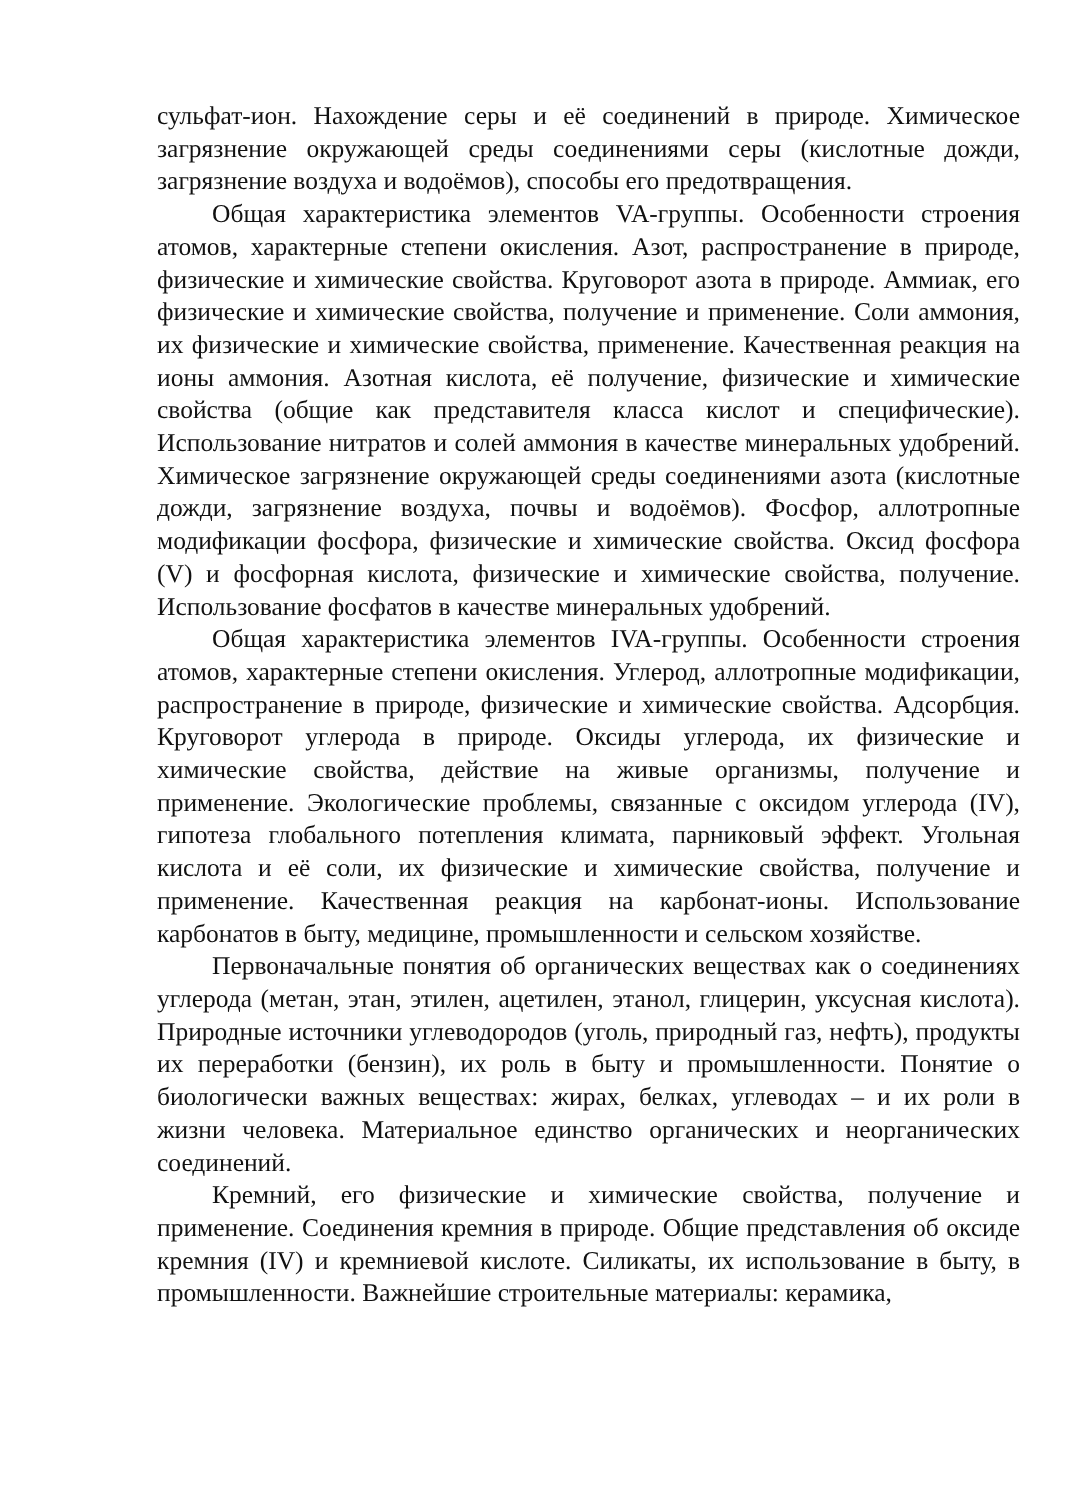сульфат-ион. Нахождение серы и её соединений в природе. Химическое загрязнение окружающей среды соединениями серы (кислотные дожди, загрязнение воздуха и водоёмов), способы его предотвращения.
Общая характеристика элементов VA-группы. Особенности строения атомов, характерные степени окисления. Азот, распространение в природе, физические и химические свойства. Круговорот азота в природе. Аммиак, его физические и химические свойства, получение и применение. Соли аммония, их физические и химические свойства, применение. Качественная реакция на ионы аммония. Азотная кислота, её получение, физические и химические свойства (общие как представителя класса кислот и специфические). Использование нитратов и солей аммония в качестве минеральных удобрений. Химическое загрязнение окружающей среды соединениями азота (кислотные дожди, загрязнение воздуха, почвы и водоёмов). Фосфор, аллотропные модификации фосфора, физические и химические свойства. Оксид фосфора (V) и фосфорная кислота, физические и химические свойства, получение. Использование фосфатов в качестве минеральных удобрений.
Общая характеристика элементов IVA-группы. Особенности строения атомов, характерные степени окисления. Углерод, аллотропные модификации, распространение в природе, физические и химические свойства. Адсорбция. Круговорот углерода в природе. Оксиды углерода, их физические и химические свойства, действие на живые организмы, получение и применение. Экологические проблемы, связанные с оксидом углерода (IV), гипотеза глобального потепления климата, парниковый эффект. Угольная кислота и её соли, их физические и химические свойства, получение и применение. Качественная реакция на карбонат-ионы. Использование карбонатов в быту, медицине, промышленности и сельском хозяйстве.
Первоначальные понятия об органических веществах как о соединениях углерода (метан, этан, этилен, ацетилен, этанол, глицерин, уксусная кислота). Природные источники углеводородов (уголь, природный газ, нефть), продукты их переработки (бензин), их роль в быту и промышленности. Понятие о биологически важных веществах: жирах, белках, углеводах – и их роли в жизни человека. Материальное единство органических и неорганических соединений.
Кремний, его физические и химические свойства, получение и применение. Соединения кремния в природе. Общие представления об оксиде кремния (IV) и кремниевой кислоте. Силикаты, их использование в быту, в промышленности. Важнейшие строительные материалы: керамика,